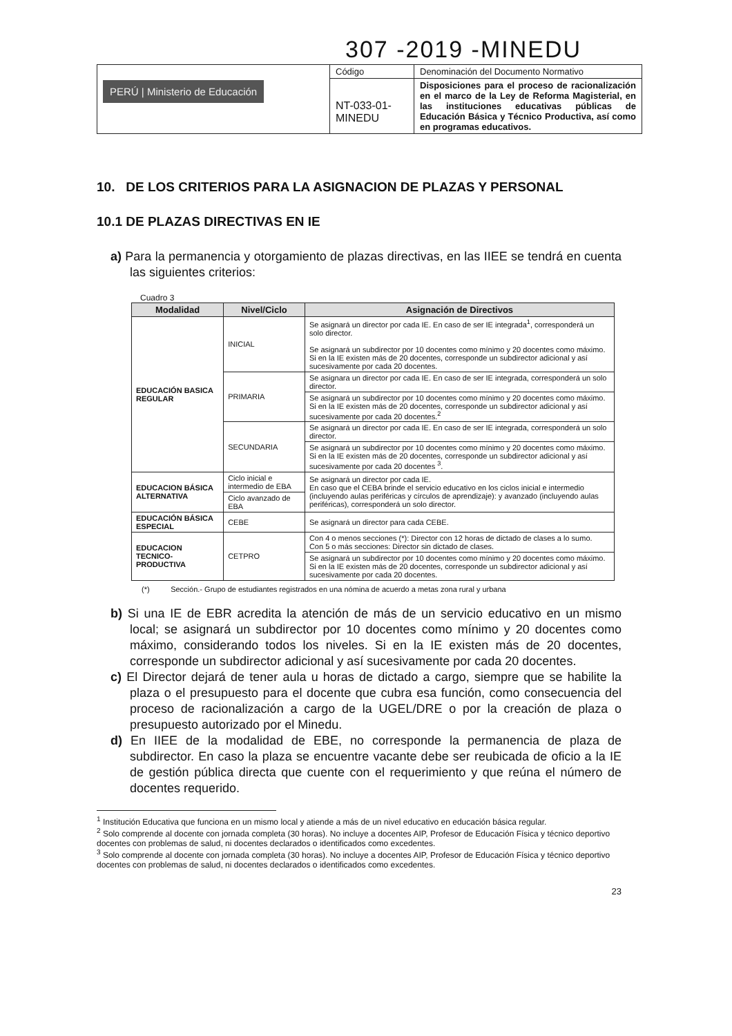307 -2019 -MINEDU
| PERÚ / Ministerio de Educación | Código | Denominación del Documento Normativo |
| | NT-033-01-MINEDU | Disposiciones para el proceso de racionalización en el marco de la Ley de Reforma Magisterial, en las instituciones educativas públicas de Educación Básica y Técnico Productiva, así como en programas educativos. |
10. DE LOS CRITERIOS PARA LA ASIGNACION DE PLAZAS Y PERSONAL
10.1 DE PLAZAS DIRECTIVAS EN IE
a) Para la permanencia y otorgamiento de plazas directivas, en las IIEE se tendrá en cuenta las siguientes criterios:
Cuadro 3
| Modalidad | Nivel/Ciclo | Asignación de Directivos |
| --- | --- | --- |
| EDUCACIÓN BASICA REGULAR | INICIAL | Se asignará un director por cada IE. En caso de ser IE integrada<sup>1</sup>, corresponderá un solo director. Se asignará un subdirector por 10 docentes como mínimo y 20 docentes como máximo. Si en la IE existen más de 20 docentes, corresponde un subdirector adicional y así sucesivamente por cada 20 docentes. |
| | PRIMARIA | Se asignara un director por cada IE. En caso de ser IE integrada, corresponderá un solo director. |
| | | Se asignará un subdirector por 10 docentes como mínimo y 20 docentes como máximo. Si en la IE existen más de 20 docentes, corresponde un subdirector adicional y así sucesivamente por cada 20 docentes.<sup>2</sup> |
| | SECUNDARIA | Se asignará un director por cada IE. En caso de ser IE integrada, corresponderá un solo director. |
| | | Se asignará un subdirector por 10 docentes como mínimo y 20 docentes como máximo. Si en la IE existen más de 20 docentes, corresponde un subdirector adicional y así sucesivamente por cada 20 docentes <sup>3</sup>. |
| EDUCACION BÁSICA ALTERNATIVA | Ciclo inicial e intermedio de EBA | Se asignará un director por cada IE. En caso que el CEBA brinde el servicio educativo en los ciclos inicial e intermedio (incluyendo aulas periféricas y círculos de aprendizaje): y avanzado (incluyendo aulas periféricas), corresponderá un solo director. |
| | Ciclo avanzado de EBA | |
| EDUCACIÓN BÁSICA ESPECIAL | CEBE | Se asignará un director para cada CEBE. |
| EDUCACION TECNICO-PRODUCTIVA | CETPRO | Con 4 o menos secciones (*): Director con 12 horas de dictado de clases a lo sumo. Con 5 o más secciones: Director sin dictado de clases. |
| | | Se asignará un subdirector por 10 docentes como mínimo y 20 docentes como máximo. Si en la IE existen más de 20 docentes, corresponde un subdirector adicional y así sucesivamente por cada 20 docentes. |
(*) Sección.- Grupo de estudiantes registrados en una nómina de acuerdo a metas zona rural y urbana
b) Si una IE de EBR acredita la atención de más de un servicio educativo en un mismo local; se asignará un subdirector por 10 docentes como mínimo y 20 docentes como máximo, considerando todos los niveles. Si en la IE existen más de 20 docentes, corresponde un subdirector adicional y así sucesivamente por cada 20 docentes.
c) El Director dejará de tener aula u horas de dictado a cargo, siempre que se habilite la plaza o el presupuesto para el docente que cubra esa función, como consecuencia del proceso de racionalización a cargo de la UGEL/DRE o por la creación de plaza o presupuesto autorizado por el Minedu.
d) En IIEE de la modalidad de EBE, no corresponde la permanencia de plaza de subdirector. En caso la plaza se encuentre vacante debe ser reubicada de oficio a la IE de gestión pública directa que cuente con el requerimiento y que reúna el número de docentes requerido.
<sup>1</sup> Institución Educativa que funciona en un mismo local y atiende a más de un nivel educativo en educación básica regular.
<sup>2</sup> Solo comprende al docente con jornada completa (30 horas). No incluye a docentes AIP, Profesor de Educación Física y técnico deportivo docentes con problemas de salud, ni docentes declarados o identificados como excedentes.
<sup>3</sup> Solo comprende al docente con jornada completa (30 horas). No incluye a docentes AIP, Profesor de Educación Física y técnico deportivo docentes con problemas de salud, ni docentes declarados o identificados como excedentes.
23